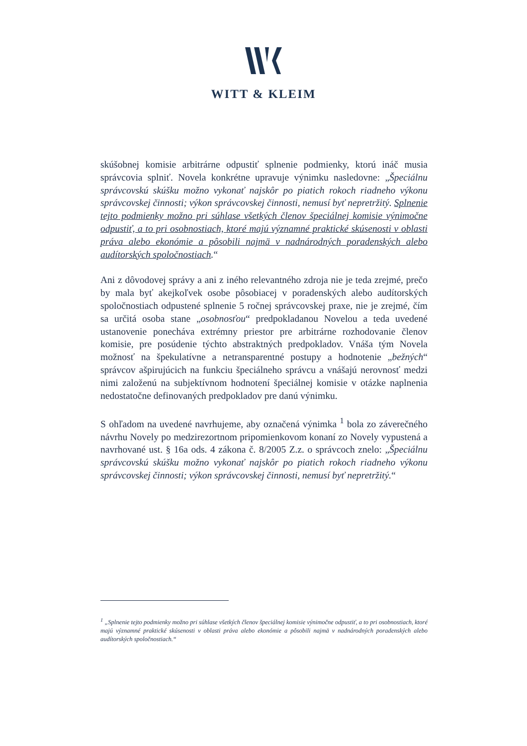WITT & KLEIM
skúšobnej komisie arbitrárne odpustiť splnenie podmienky, ktorú ináč musia správcovia splniť. Novela konkrétne upravuje výnimku nasledovne: „Špeciálnu správcovskú skúšku možno vykonať najskôr po piatich rokoch riadneho výkonu správcovskej činnosti; výkon správcovskej činnosti, nemusí byť nepretržitý. Splnenie tejto podmienky možno pri súhlase všetkých členov špeciálnej komisie výnimočne odpustiť, a to pri osobnostiach, ktoré majú významné praktické skúsenosti v oblasti práva alebo ekonómie a pôsobili najmä v nadnárodných poradenských alebo audítorských spoločnostiach.“
Ani z dôvodovej správy a ani z iného relevantného zdroja nie je teda zrejmé, prečo by mala byť akejkoľvek osobe pôsobiacej v poradenských alebo audítorských spoločnostiach odpustené splnenie 5 ročnej správcovskej praxe, nie je zrejmé, čím sa určitá osoba stane „osobnosťou“ predpokladanou Novelou a teda uvedené ustanovenie ponecháva extrémny priestor pre arbitrárne rozhodovanie členov komisie, pre posúdenie týchto abstraktných predpokladov. Vnáša tým Novela možnosť na špekulatívne a netransparentné postupy a hodnotenie „bežných“ správcov ašpirujúcich na funkciu špeciálneho správcu a vnášajú nerovnosť medzi nimi založenú na subjektívnom hodnotení špeciálnej komisie v otázke naplnenia nedostatočne definovaných predpokladov pre danú výnimku.
S ohľadom na uvedené navrhujeme, aby označená výnimka <sup>1</sup> bola zo záverečného návrhu Novely po medzirezortnom pripomienkovom konaní zo Novely vypustená a navrhované ust. § 16a ods. 4 zákona č. 8/2005 Z.z. o správcoch znelo: „Špeciálnu správcovskú skúšku možno vykonať najskôr po piatich rokoch riadneho výkonu správcovskej činnosti; výkon správcovskej činnosti, nemusí byť nepretržitý.“
<sup>1</sup> „Splnenie tejto podmienky možno pri súhlase všetkých členov špeciálnej komisie výnimočne odpustiť, a to pri osobnostiach, ktoré majú významné praktické skúsenosti v oblasti práva alebo ekonómie a pôsobili najmä v nadnárodných poradenských alebo audítorských spoločnostiach.“